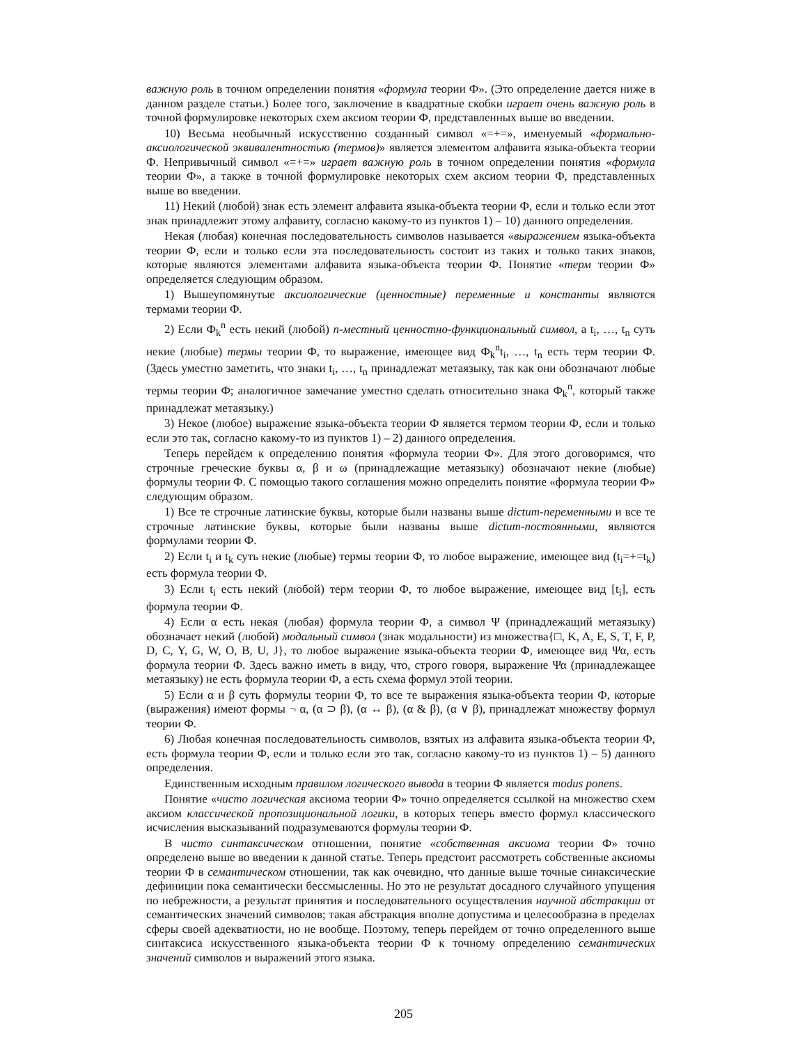важную роль в точном определении понятия «формула теории Ф». (Это определение дается ниже в данном разделе статьи.) Более того, заключение в квадратные скобки играет очень важную роль в точной формулировке некоторых схем аксиом теории Ф, представленных выше во введении.
10) Весьма необычный искусственно созданный символ «=+=», именуемый «формально-аксиологической эквивалентностью (термов)» является элементом алфавита языка-объекта теории Ф. Непривычный символ «=+=» играет важную роль в точном определении понятия «формула теории Ф», а также в точной формулировке некоторых схем аксиом теории Ф, представленных выше во введении.
11) Некий (любой) знак есть элемент алфавита языка-объекта теории Ф, если и только если этот знак принадлежит этому алфавиту, согласно какому-то из пунктов 1) – 10) данного определения.
Некая (любая) конечная последовательность символов называется «выражением языка-объекта теории Ф, если и только если эта последовательность состоит из таких и только таких знаков, которые являются элементами алфавита языка-объекта теории Ф. Понятие «терм теории Ф» определяется следующим образом.
1) Вышеупомянутые аксиологические (ценностные) переменные и константы являются термами теории Ф.
2) Если Ф<sub>k</sub><sup>n</sup> есть некий (любой) n-местный ценностно-функциональный символ, а t<sub>i</sub>, …, t<sub>n</sub> суть некие (любые) термы теории Ф, то выражение, имеющее вид Ф<sub>k</sub><sup>n</sup>t<sub>i</sub>, …, t<sub>n</sub> есть терм теории Ф. (Здесь уместно заметить, что знаки t<sub>i</sub>, …, t<sub>n</sub> принадлежат метаязыку, так как они обозначают любые термы теории Ф; аналогичное замечание уместно сделать относительно знака Ф<sub>k</sub><sup>n</sup>, который также принадлежат метаязыку.)
3) Некое (любое) выражение языка-объекта теории Ф является термом теории Ф, если и только если это так, согласно какому-то из пунктов 1) – 2) данного определения.
Теперь перейдем к определению понятия «формула теории Ф». Для этого договоримся, что строчные греческие буквы α, β и ω (принадлежащие метаязыку) обозначают некие (любые) формулы теории Ф. С помощью такого соглашения можно определить понятие «формула теории Ф» следующим образом.
1) Все те строчные латинские буквы, которые были названы выше dictum-переменными и все те строчные латинские буквы, которые были названы выше dictum-постоянными, являются формулами теории Ф.
2) Если t<sub>i</sub> и t<sub>k</sub> суть некие (любые) термы теории Ф, то любое выражение, имеющее вид (t<sub>i</sub>=+=t<sub>k</sub>) есть формула теории Ф.
3) Если t<sub>i</sub> есть некий (любой) терм теории Ф, то любое выражение, имеющее вид [t<sub>i</sub>], есть формула теории Ф.
4) Если α есть некая (любая) формула теории Ф, а символ Ψ (принадлежащий метаязыку) обозначает некий (любой) модальный символ (знак модальности) из множества{□, K, A, E, S, T, F, P, D, C, Y, G, W, O, B, U, J}, то любое выражение языка-объекта теории Ф, имеющее вид Ψα, есть формула теории Ф. Здесь важно иметь в виду, что, строго говоря, выражение Ψα (принадлежащее метаязыку) не есть формула теории Ф, а есть схема формул этой теории.
5) Если α и β суть формулы теории Ф, то все те выражения языка-объекта теории Ф, которые (выражения) имеют формы ¬ α, (α ⊃ β), (α ↔ β), (α & β), (α ∨ β), принадлежат множеству формул теории Ф.
6) Любая конечная последовательность символов, взятых из алфавита языка-объекта теории Ф, есть формула теории Ф, если и только если это так, согласно какому-то из пунктов 1) – 5) данного определения.
Единственным исходным правилом логического вывода в теории Ф является modus ponens.
Понятие «чисто логическая аксиома теории Ф» точно определяется ссылкой на множество схем аксиом классической пропозициональной логики, в которых теперь вместо формул классического исчисления высказываний подразумеваются формулы теории Ф.
В чисто синтаксическом отношении, понятие «собственная аксиома теории Ф» точно определено выше во введении к данной статье. Теперь предстоит рассмотреть собственные аксиомы теории Ф в семантическом отношении, так как очевидно, что данные выше точные синаксические дефиниции пока семантически бессмысленны. Но это не результат досадного случайного упущения по небрежности, а результат принятия и последовательного осуществления научной абстракции от семантических значений символов; такая абстракция вполне допустима и целесообразна в пределах сферы своей адекватности, но не вообще. Поэтому, теперь перейдем от точно определенного выше синтаксиса искусственного языка-объекта теории Ф к точному определению семантических значений символов и выражений этого языка.
205